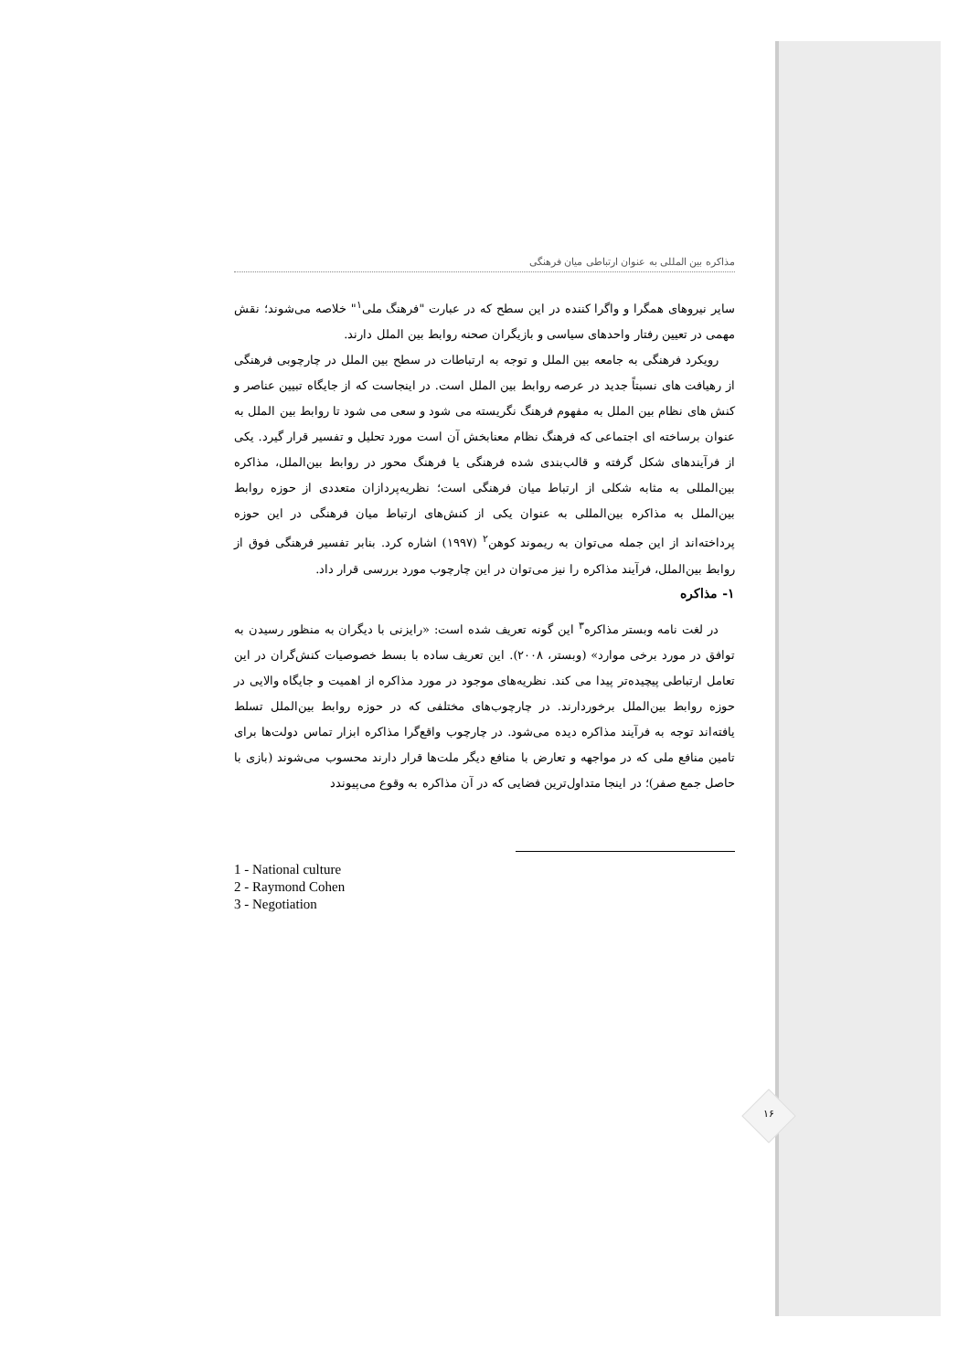مذاکره بین المللی به عنوان ارتباطی میان فرهنگی
سایر نیروهای همگرا و واگرا کننده در این سطح که در عبارت "فرهنگ ملی<sup>۱</sup>" خلاصه می‌شوند؛ نقش مهمی در تعیین رفتار واحدهای سیاسی و بازیگران صحنه روابط بین الملل دارند.
رویکرد فرهنگی به جامعه بین الملل و توجه به ارتباطات در سطح بین الملل در چارچوبی فرهنگی از رهیافت های نسبتاً جدید در عرصه روابط بین الملل است. در اینجاست که از جایگاه تبیین عناصر و کنش های نظام بین الملل به مفهوم فرهنگ نگریسته می شود و سعی می شود تا روابط بین الملل به عنوان برساخته ای اجتماعی که فرهنگ نظام معنابخش آن است مورد تحلیل و تفسیر قرار گیرد. یکی از فرآیندهای شکل گرفته و قالب‌بندی شده فرهنگی یا فرهنگ محور در روابط بین‌الملل، مذاکره بین‌المللی به مثابه شکلی از ارتباط میان فرهنگی است؛ نظریه‌پردازان متعددی از حوزه روابط بین‌الملل به مذاکره بین‌المللی به عنوان یکی از کنش‌های ارتباط میان فرهنگی در این حوزه پرداخته‌اند از این جمله می‌توان به ریموند کوهن<sup>۲</sup> (۱۹۹۷) اشاره کرد. بنابر تفسیر فرهنگی فوق از روابط بین‌الملل، فرآیند مذاکره را نیز می‌توان در این چارچوب مورد بررسی قرار داد.
۱- مذاکره
در لغت نامه وبستر مذاکره<sup>۳</sup> این گونه تعریف شده است: «رایزنی با دیگران به منظور رسیدن به توافق در مورد برخی موارد» (وبستر، ۲۰۰۸). این تعریف ساده با بسط خصوصیات کنش‌گران در این تعامل ارتباطی پیچیده‌تر پیدا می کند. نظریه‌های موجود در مورد مذاکره از اهمیت و جایگاه والایی در حوزه روابط بین‌الملل برخوردارند. در چارچوب‌های مختلفی که در حوزه روابط بین‌الملل تسلط یافته‌اند توجه به فرآیند مذاکره دیده می‌شود. در چارچوب واقع‌گرا مذاکره ابزار تماس دولت‌ها برای تامین منافع ملی که در مواجهه و تعارض با منافع دیگر ملت‌ها قرار دارند محسوب می‌شوند (بازی با حاصل جمع صفر)؛ در اینجا متداول‌ترین فضایی که در آن مذاکره به وقوع می‌پیوندد
1 - National culture
2 - Raymond Cohen
3 - Negotiation
۱۶